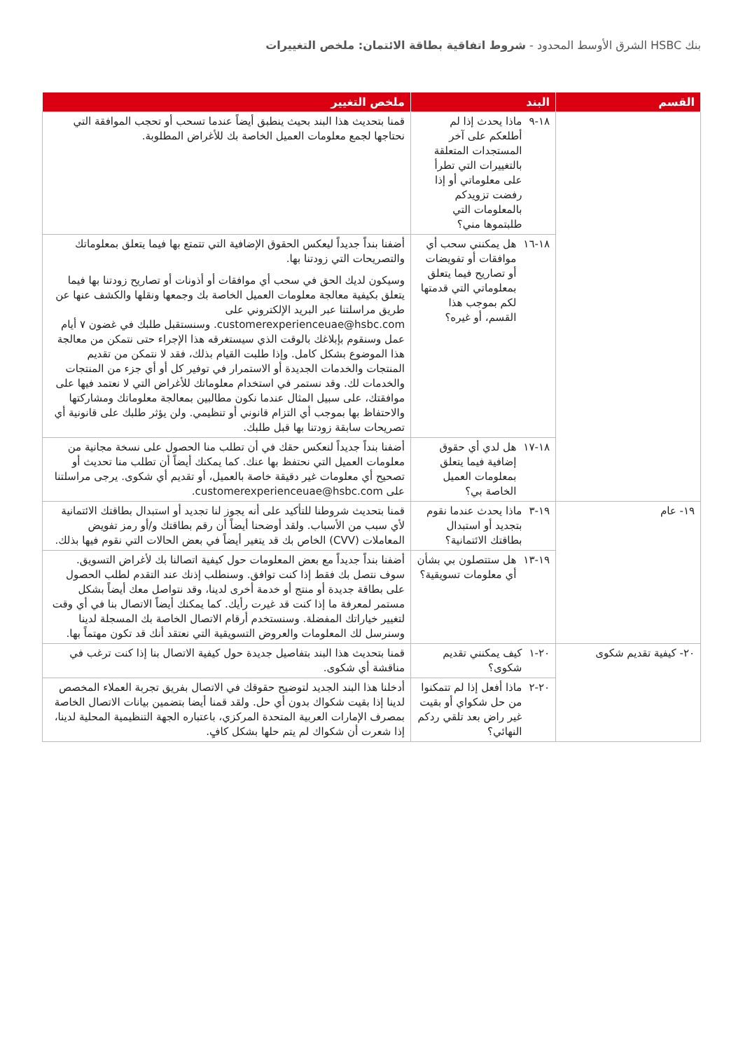بنك HSBC الشرق الأوسط المحدود - شروط اتفاقية بطاقة الائتمان: ملخص التغييرات
| القسم | البند | ملخص التغيير |
| --- | --- | --- |
| | ١٨-٩ ماذا يحدث إذا لم أطلعكم على آخر المستجدات المتعلقة بالتغييرات التي تطرأ على معلوماتي أو إذا رفضت تزويدكم بالمعلومات التي طلبتموها مني؟ | قمنا بتحديث هذا البند بحيث ينطبق أيضاً عندما تسحب أو تحجب الموافقة التي نحتاجها لجمع معلومات العميل الخاصة بك للأغراض المطلوبة. |
| | ١٨-١٦ هل يمكنني سحب أي موافقات أو تفويضات أو تصاريح فيما يتعلق بمعلوماتي التي قدمتها لكم بموجب هذا القسم، أو غيره؟ | أضفنا بنداً جديداً ليعكس الحقوق الإضافية التي تتمتع بها فيما يتعلق بمعلوماتك والتصريحات التي زودتنا بها. وسيكون لديك الحق في سحب أي موافقات أو أذونات أو تصاريح زودتنا بها فيما يتعلق بكيفية معالجة معلومات العميل الخاصة بك وجمعها ونقلها والكشف عنها عن طريق مراسلتنا عبر البريد الإلكتروني على customerexperienceuae@hsbc.com. وسنستقبل طلبك في غضون ٧ أيام عمل وسنقوم بإبلاغك بالوقت الذي سيستغرقه هذا الإجراء حتى نتمكن من معالجة هذا الموضوع بشكل كامل. وإذا طلبت القيام بذلك، فقد لا نتمكن من تقديم المنتجات والخدمات الجديدة أو الاستمرار في توفير كل أو أي جزء من المنتجات والخدمات لك. وقد نستمر في استخدام معلوماتك للأغراض التي لا نعتمد فيها على موافقتك، على سبيل المثال عندما نكون مطالبين بمعالجة معلوماتك ومشاركتها والاحتفاظ بها بموجب أي التزام قانوني أو تنظيمي. ولن يؤثر طلبك على قانونية أي تصريحات سابقة زودتنا بها قبل طلبك. |
| | ١٨-١٧ هل لدي أي حقوق إضافية فيما يتعلق بمعلومات العميل الخاصة بي؟ | أضفنا بنداً جديداً لنعكس حقك في أن تطلب منا الحصول على نسخة مجانية من معلومات العميل التي نحتفظ بها عنك. كما يمكنك أيضاً أن تطلب منا تحديث أو تصحيح أي معلومات غير دقيقة خاصة بالعميل، أو تقديم أي شكوى. يرجى مراسلتنا على customerexperienceuae@hsbc.com. |
| ١٩- عام | ١٩-٣ ماذا يحدث عندما نقوم بتجديد أو استبدال بطاقتك الائتمانية؟ | قمنا بتحديث شروطنا للتأكيد على أنه يجوز لنا تجديد أو استبدال بطاقتك الائتمانية لأي سبب من الأسباب. ولقد أوضحنا أيضاً أن رقم بطاقتك و/أو رمز تفويض المعاملات (CVV) الخاص بك قد يتغير أيضاً في بعض الحالات التي نقوم فيها بذلك. |
| | ١٩-١٣ هل ستتصلون بي بشأن أي معلومات تسويقية؟ | أضفنا بنداً جديداً مع بعض المعلومات حول كيفية اتصالنا بك لأغراض التسويق. سوف نتصل بك فقط إذا كنت توافق. وسنطلب إذنك عند التقدم لطلب الحصول على بطاقة جديدة أو منتج أو خدمة أخرى لدينا، وقد نتواصل معك أيضاً بشكل مستمر لمعرفة ما إذا كنت قد غيرت رأيك. كما يمكنك أيضاً الاتصال بنا في أي وقت لتغيير خياراتك المفضلة. وسنستخدم أرقام الاتصال الخاصة بك المسجلة لدينا وسنرسل لك المعلومات والعروض التسويقية التي نعتقد أنك قد تكون مهتماً بها. |
| ٢٠- كيفية تقديم شكوى | ٢٠-١ كيف يمكنني تقديم شكوى؟ | قمنا بتحديث هذا البند بتفاصيل جديدة حول كيفية الاتصال بنا إذا كنت ترغب في مناقشة أي شكوى. |
| | ٢٠-٢ ماذا أفعل إذا لم تتمكنوا من حل شكواي أو بقيت غير راض بعد تلقي ردكم النهائي؟ | أدخلنا هذا البند الجديد لتوضيح حقوقك في الاتصال بفريق تجربة العملاء المخصص لدينا إذا بقيت شكواك بدون أي حل. ولقد قمنا أيضا بتضمين بيانات الاتصال الخاصة بمصرف الإمارات العربية المتحدة المركزي، باعتباره الجهة التنظيمية المحلية لدينا، إذا شعرت أن شكواك لم يتم حلها بشكل كافٍ. |